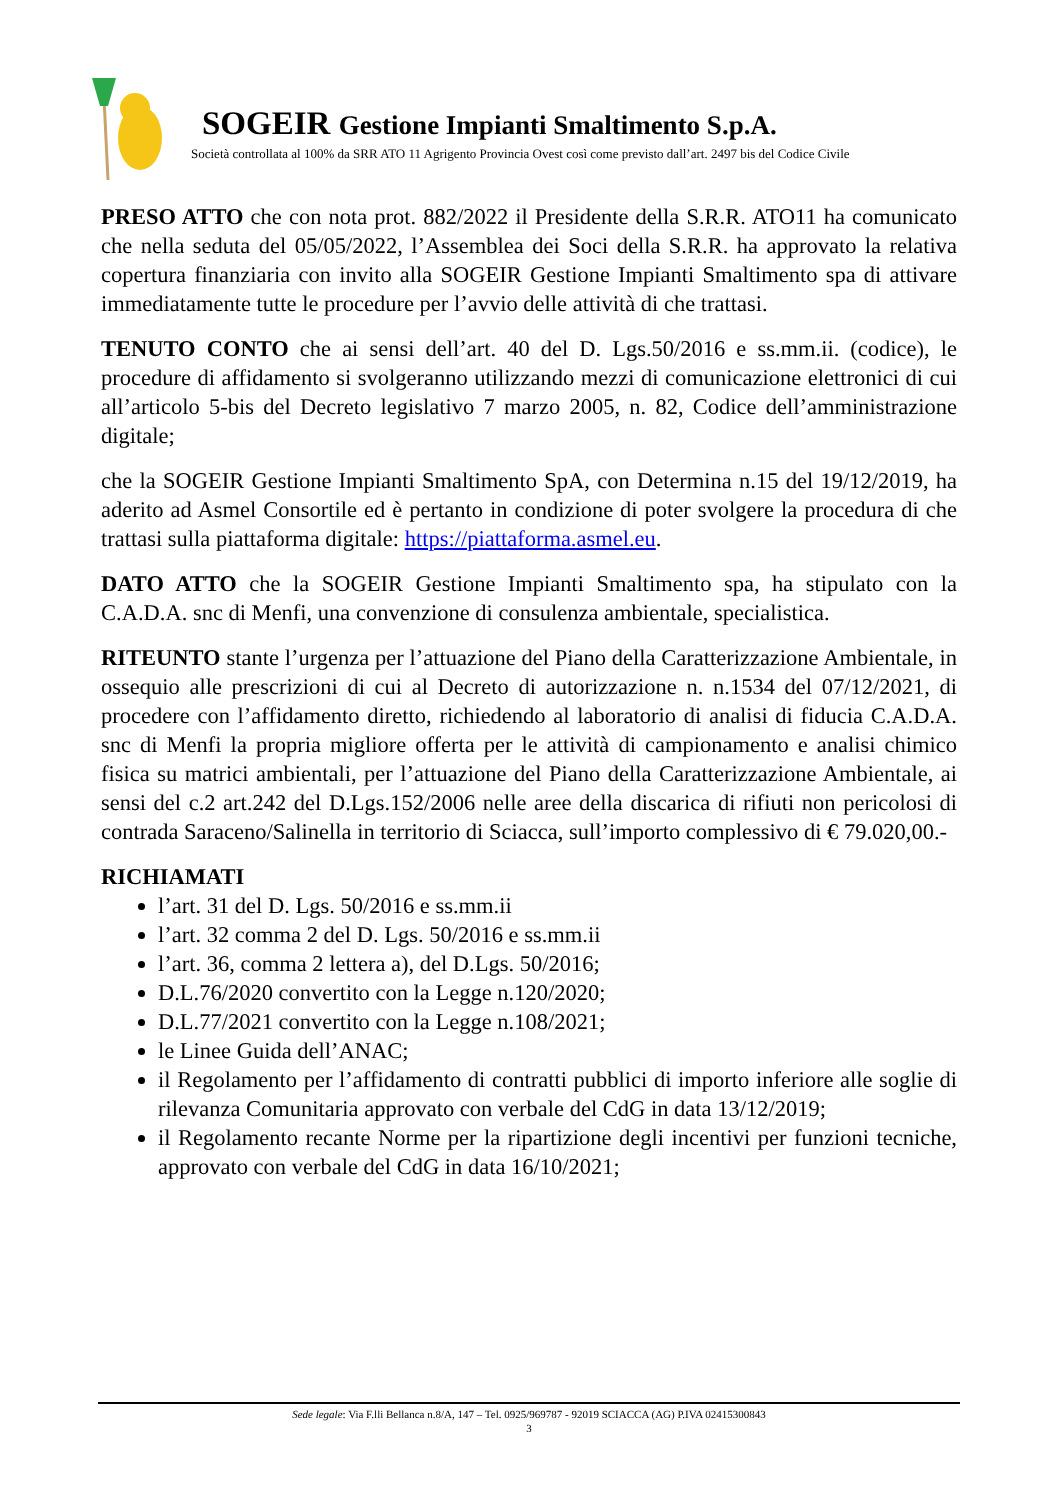SOGEIR Gestione Impianti Smaltimento S.p.A.
Società controllata al 100% da SRR ATO 11 Agrigento Provincia Ovest così come previsto dall’art. 2497 bis del Codice Civile
PRESO ATTO che con nota prot. 882/2022 il Presidente della S.R.R. ATO11 ha comunicato che nella seduta del 05/05/2022, l’Assemblea dei Soci della S.R.R. ha approvato la relativa copertura finanziaria con invito alla SOGEIR Gestione Impianti Smaltimento spa di attivare immediatamente tutte le procedure per l’avvio delle attività di che trattasi.
TENUTO CONTO che ai sensi dell’art. 40 del D. Lgs.50/2016 e ss.mm.ii. (codice), le procedure di affidamento si svolgeranno utilizzando mezzi di comunicazione elettronici di cui all’articolo 5-bis del Decreto legislativo 7 marzo 2005, n. 82, Codice dell’amministrazione digitale;
che la SOGEIR Gestione Impianti Smaltimento SpA, con Determina n.15 del 19/12/2019, ha aderito ad Asmel Consortile ed è pertanto in condizione di poter svolgere la procedura di che trattasi sulla piattaforma digitale: https://piattaforma.asmel.eu.
DATO ATTO che la SOGEIR Gestione Impianti Smaltimento spa, ha stipulato con la C.A.D.A. snc di Menfi, una convenzione di consulenza ambientale, specialistica.
RITEUNTO stante l’urgenza per l’attuazione del Piano della Caratterizzazione Ambientale, in ossequio alle prescrizioni di cui al Decreto di autorizzazione n. n.1534 del 07/12/2021, di procedere con l’affidamento diretto, richiedendo al laboratorio di analisi di fiducia C.A.D.A. snc di Menfi la propria migliore offerta per le attività di campionamento e analisi chimico fisica su matrici ambientali, per l’attuazione del Piano della Caratterizzazione Ambientale, ai sensi del c.2 art.242 del D.Lgs.152/2006 nelle aree della discarica di rifiuti non pericolosi di contrada Saraceno/Salinella in territorio di Sciacca, sull’importo complessivo di € 79.020,00.-
RICHIAMATI
l’art. 31 del D. Lgs. 50/2016 e ss.mm.ii
l’art. 32 comma 2 del D. Lgs. 50/2016 e ss.mm.ii
l’art. 36, comma 2 lettera a), del D.Lgs. 50/2016;
D.L.76/2020 convertito con la Legge n.120/2020;
D.L.77/2021 convertito con la Legge n.108/2021;
le Linee Guida dell’ANAC;
il Regolamento per l’affidamento di contratti pubblici di importo inferiore alle soglie di rilevanza Comunitaria approvato con verbale del CdG in data 13/12/2019;
il Regolamento recante Norme per la ripartizione degli incentivi per funzioni tecniche, approvato con verbale del CdG in data 16/10/2021;
Sede legale: Via F.lli Bellanca n.8/A, 147 – Tel. 0925/969787 - 92019 SCIACCA (AG) P.IVA 02415300843
3